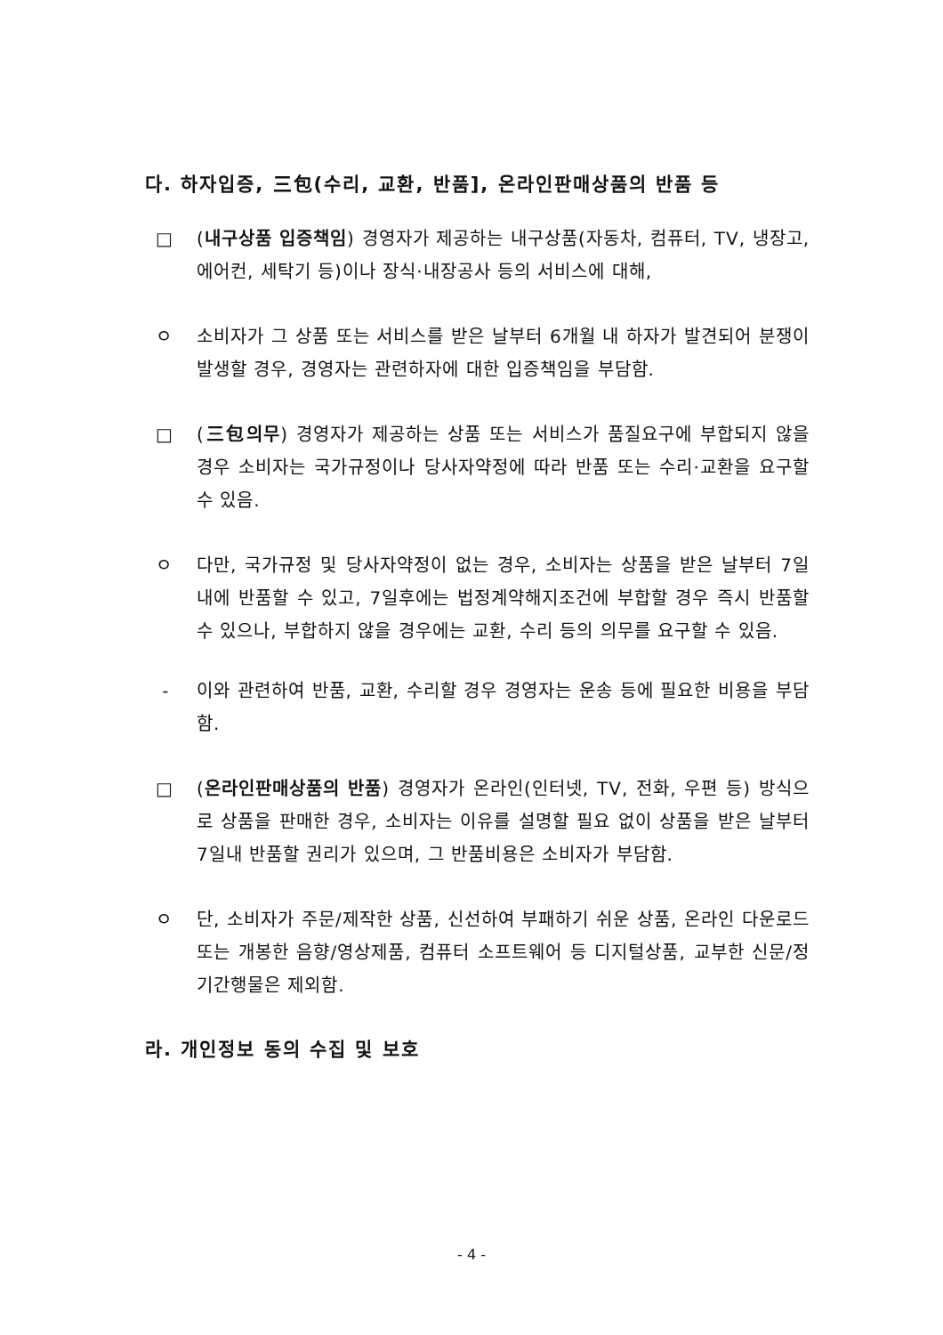다. 하자입증, 三包(수리, 교환, 반품], 온라인판매상품의 반품 등
□ (내구상품 입증책임) 경영자가 제공하는 내구상품(자동차, 컴퓨터, TV, 냉장고, 에어컨, 세탁기 등)이나 장식·내장공사 등의 서비스에 대해,
ㅇ 소비자가 그 상품 또는 서비스를 받은 날부터 6개월 내 하자가 발견되어 분쟁이 발생할 경우, 경영자는 관련하자에 대한 입증책임을 부담함.
□ (三包의무) 경영자가 제공하는 상품 또는 서비스가 품질요구에 부합되지 않을 경우 소비자는 국가규정이나 당사자약정에 따라 반품 또는 수리·교환을 요구할 수 있음.
ㅇ 다만, 국가규정 및 당사자약정이 없는 경우, 소비자는 상품을 받은 날부터 7일내에 반품할 수 있고, 7일후에는 법정계약해지조건에 부합할 경우 즉시 반품할 수 있으나, 부합하지 않을 경우에는 교환, 수리 등의 의무를 요구할 수 있음.
- 이와 관련하여 반품, 교환, 수리할 경우 경영자는 운송 등에 필요한 비용을 부담함.
□ (온라인판매상품의 반품) 경영자가 온라인(인터넷, TV, 전화, 우편 등) 방식으로 상품을 판매한 경우, 소비자는 이유를 설명할 필요 없이 상품을 받은 날부터 7일내 반품할 권리가 있으며, 그 반품비용은 소비자가 부담함.
ㅇ 단, 소비자가 주문/제작한 상품, 신선하여 부패하기 쉬운 상품, 온라인 다운로드 또는 개봉한 음향/영상제품, 컴퓨터 소프트웨어 등 디지털상품, 교부한 신문/정기간행물은 제외함.
라. 개인정보 동의 수집 및 보호
- 4 -